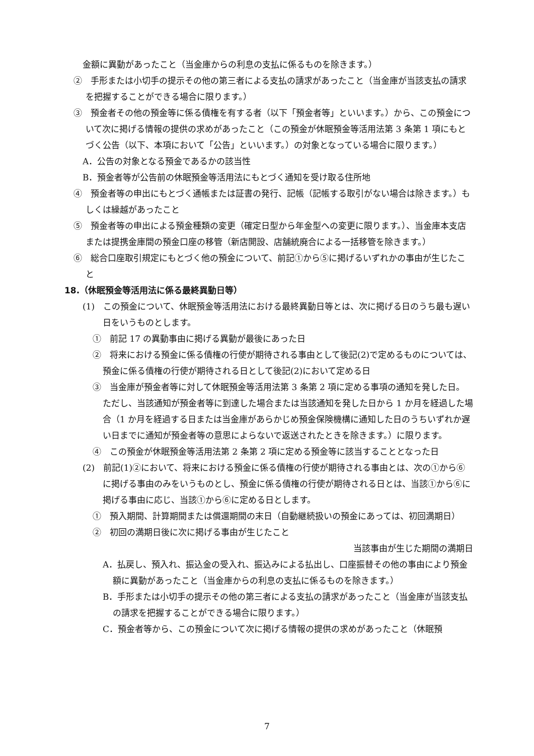金額に異動があったこと（当金庫からの利息の支払に係るものを除きます。）
②　手形または小切手の提示その他の第三者による支払の請求があったこと（当金庫が当該支払の請求を把握することができる場合に限ります。）
③　預金者その他の預金等に係る債権を有する者（以下「預金者等」といいます。）から、この預金について次に掲げる情報の提供の求めがあったこと（この預金が休眠預金等活用法第 3 条第 1 項にもとづく公告（以下、本項において「公告」といいます。）の対象となっている場合に限ります。）
A．公告の対象となる預金であるかの該当性
B．預金者等が公告前の休眠預金等活用法にもとづく通知を受け取る住所地
④　預金者等の申出にもとづく通帳または証書の発行、記帳（記帳する取引がない場合は除きます。）もしくは繰越があったこと
⑤　預金者等の申出による預金種類の変更（確定日型から年金型への変更に限ります。）、当金庫本支店または提携金庫間の預金口座の移管（新店開設、店舗統廃合による一括移管を除きます。）
⑥　総合口座取引規定にもとづく他の預金について、前記①から⑤に掲げるいずれかの事由が生じたこと
18.（休眠預金等活用法に係る最終異動日等）
(1)　この預金について、休眠預金等活用法における最終異動日等とは、次に掲げる日のうち最も遅い日をいうものとします。
①　前記 17 の異動事由に掲げる異動が最後にあった日
②　将来における預金に係る債権の行使が期待される事由として後記(2)で定めるものについては、預金に係る債権の行使が期待される日として後記(2)において定める日
③　当金庫が預金者等に対して休眠預金等活用法第 3 条第 2 項に定める事項の通知を発した日。ただし、当該通知が預金者等に到達した場合または当該通知を発した日から 1 か月を経過した場合（1 か月を経過する日または当金庫があらかじめ預金保険機構に通知した日のうちいずれか遅い日までに通知が預金者等の意思によらないで返送されたときを除きます。）に限ります。
④　この預金が休眠預金等活用法第 2 条第 2 項に定める預金等に該当することとなった日
(2)　前記(1)②において、将来における預金に係る債権の行使が期待される事由とは、次の①から⑥に掲げる事由のみをいうものとし、預金に係る債権の行使が期待される日とは、当該①から⑥に掲げる事由に応じ、当該①から⑥に定める日とします。
①　預入期間、計算期間または償還期間の末日（自動継続扱いの預金にあっては、初回満期日）
②　初回の満期日後に次に掲げる事由が生じたこと
当該事由が生じた期間の満期日
A．払戻し、預入れ、振込金の受入れ、振込みによる払出し、口座振替その他の事由により預金額に異動があったこと（当金庫からの利息の支払に係るものを除きます。）
B．手形または小切手の提示その他の第三者による支払の請求があったこと（当金庫が当該支払の請求を把握することができる場合に限ります。）
C．預金者等から、この預金について次に掲げる情報の提供の求めがあったこと（休眠預
7